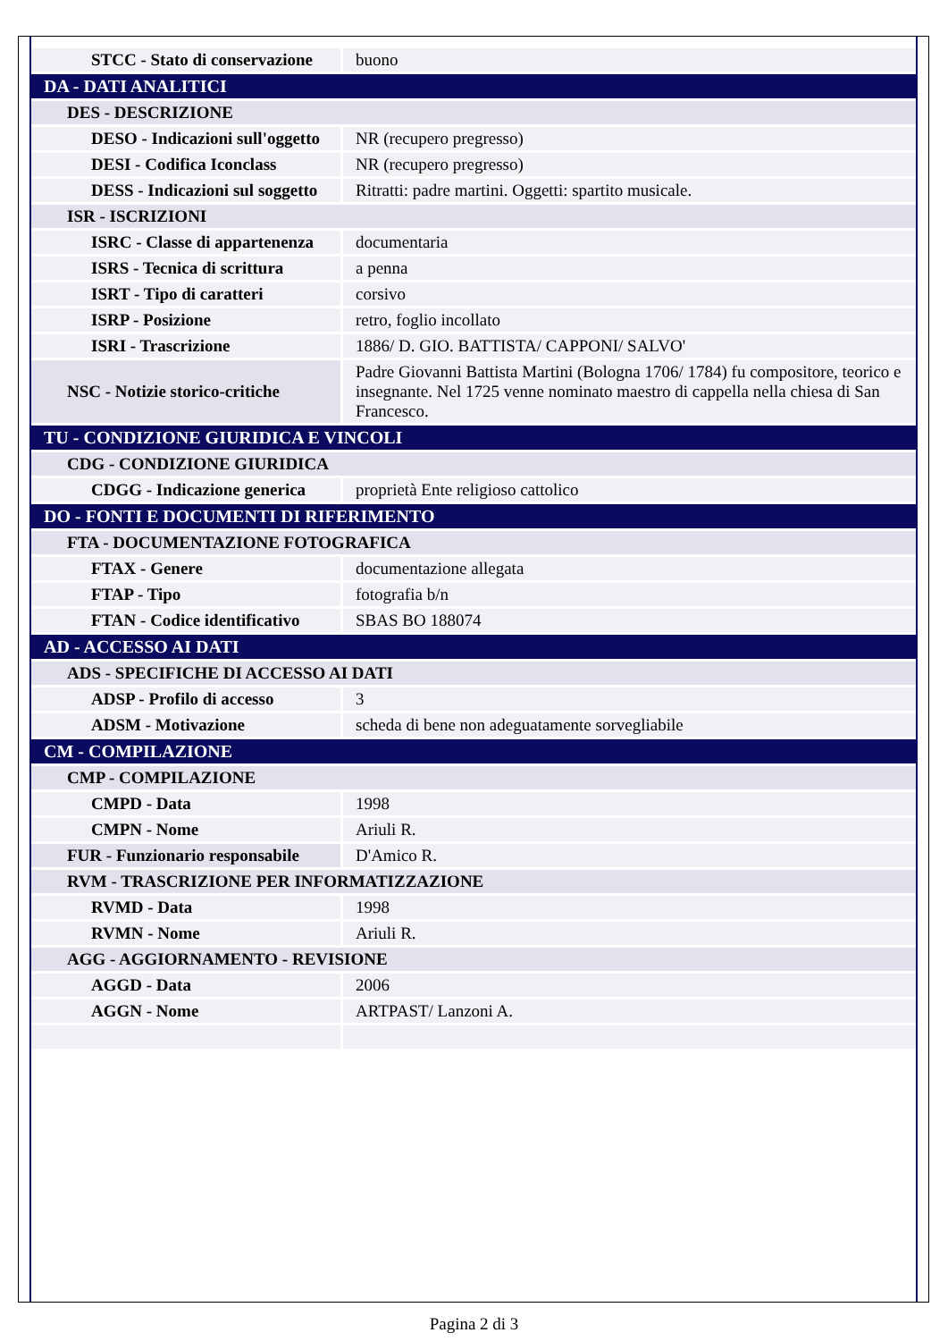| STCC - Stato di conservazione | buono |
| DA - DATI ANALITICI | |
| DES - DESCRIZIONE | |
| DESO - Indicazioni sull'oggetto | NR (recupero pregresso) |
| DESI - Codifica Iconclass | NR (recupero pregresso) |
| DESS - Indicazioni sul soggetto | Ritratti: padre martini. Oggetti: spartito musicale. |
| ISR - ISCRIZIONI | |
| ISRC - Classe di appartenenza | documentaria |
| ISRS - Tecnica di scrittura | a penna |
| ISRT - Tipo di caratteri | corsivo |
| ISRP - Posizione | retro, foglio incollato |
| ISRI - Trascrizione | 1886/ D. GIO. BATTISTA/ CAPPONI/ SALVO' |
| NSC - Notizie storico-critiche | Padre Giovanni Battista Martini (Bologna 1706/ 1784) fu compositore, teorico e insegnante. Nel 1725 venne nominato maestro di cappella nella chiesa di San Francesco. |
| TU - CONDIZIONE GIURIDICA E VINCOLI | |
| CDG - CONDIZIONE GIURIDICA | |
| CDGG - Indicazione generica | proprietà Ente religioso cattolico |
| DO - FONTI E DOCUMENTI DI RIFERIMENTO | |
| FTA - DOCUMENTAZIONE FOTOGRAFICA | |
| FTAX - Genere | documentazione allegata |
| FTAP - Tipo | fotografia b/n |
| FTAN - Codice identificativo | SBAS BO 188074 |
| AD - ACCESSO AI DATI | |
| ADS - SPECIFICHE DI ACCESSO AI DATI | |
| ADSP - Profilo di accesso | 3 |
| ADSM - Motivazione | scheda di bene non adeguatamente sorvegliabile |
| CM - COMPILAZIONE | |
| CMP - COMPILAZIONE | |
| CMPD - Data | 1998 |
| CMPN - Nome | Ariuli R. |
| FUR - Funzionario responsabile | D'Amico R. |
| RVM - TRASCRIZIONE PER INFORMATIZZAZIONE | |
| RVMD - Data | 1998 |
| RVMN - Nome | Ariuli R. |
| AGG - AGGIORNAMENTO - REVISIONE | |
| AGGD - Data | 2006 |
| AGGN - Nome | ARTPAST/ Lanzoni A. |
Pagina 2 di 3